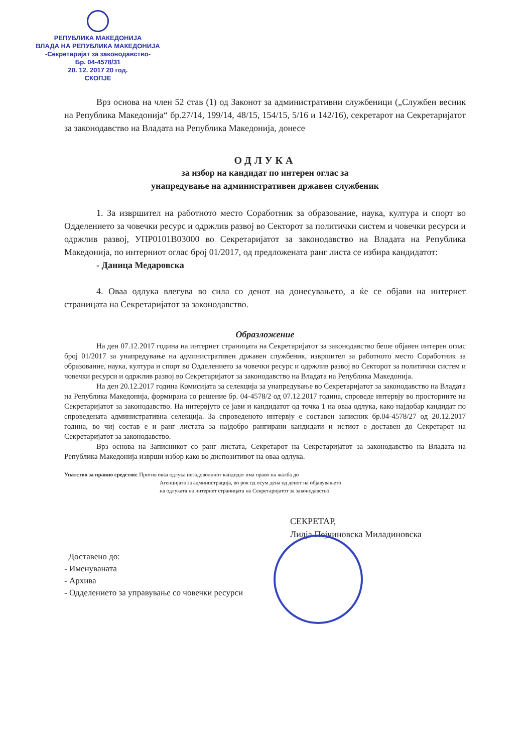РЕПУБЛИКА МАКЕДОНИЈА
ВЛАДА НА РЕПУБЛИКА МАКЕДОНИЈА
-Секретаријат за законодавство-
Бр. 04-4578/31
20. 12. 2017 20 год.
СКОПЈЕ
Врз основа на член 52 став (1) од Законот за административни службеници („Службен весник на Република Македонија“ бр.27/14, 199/14, 48/15, 154/15, 5/16 и 142/16), секретарот на Секретаријатот за законодавство на Владата на Република Македонија, донесе
ОДЛУКА
за избор на кандидат по интерен оглас за
унапредување на административен државен службеник
1. За извршител на работното место Соработник за образование, наука, култура и спорт во Одделението за човечки ресурс и одржлив развој во Секторот за политички систем и човечки ресурси и одржлив развој, УПР0101В03000 во Секретаријатот за законодавство на Владата на Република Македонија, по интерниот оглас број 01/2017, од предложената ранг листа се избира кандидатот:
- Даница Медаровска
4. Оваа одлука влегува во сила со денот на донесувањето, а ќе се објави на интернет страницата на Секретаријатот за законодавство.
Образложение
На ден 07.12.2017 година на интернет страницата на Секретаријатот за законодавство беше објавен интерен оглас број 01/2017 за унапредување на административен државен службеник, извршител за работното место Соработник за образование, наука, култура и спорт во Одделението за човечки ресурс и одржлив развој во Секторот за политички систем и човечки ресурси и одржлив развој во Секретаријатот за законодавство на Владата на Република Македонија.
На ден 20.12.2017 година Комисијата за селекција за унапредување во Секретаријатот за законодавство на Владата на Република Македонија, формирана со решение бр. 04-4578/2 од 07.12.2017 година, спроведе интервју во просториите на Секретаријатот за законодавство. На интервјуто се јави и кандидатот од точка 1 на оваа одлука, како најдобар кандидат по спроведената административна селекција. За спроведеното интервју е составен записник бр.04-4578/27 од 20.12.2017 година, во чиј состав е и ранг листата за најдобро рангирани кандидати и истиот е доставен до Секретарот на Секретаријатот за законодавство.
Врз основа на Записникот со ранг листата, Секретарот на Секретаријатот за законодавство на Владата на Република Македонија изврши избор како во диспозитивот на оваа одлука.
Упатство за правно средство: Против оваа одлука незадоволниот кандидат има право на жалба до
Агенцијата за администрација, во рок од осум дена од денот на објавувањето
на одлуката на интернет страницата на Секретаријатот за законодавство.
СЕКРЕТАР,
Лилја Пејчиновска Миладиновска
Доставено до:
- Именуваната
- Архива
- Одделението за управување со човечки ресурси